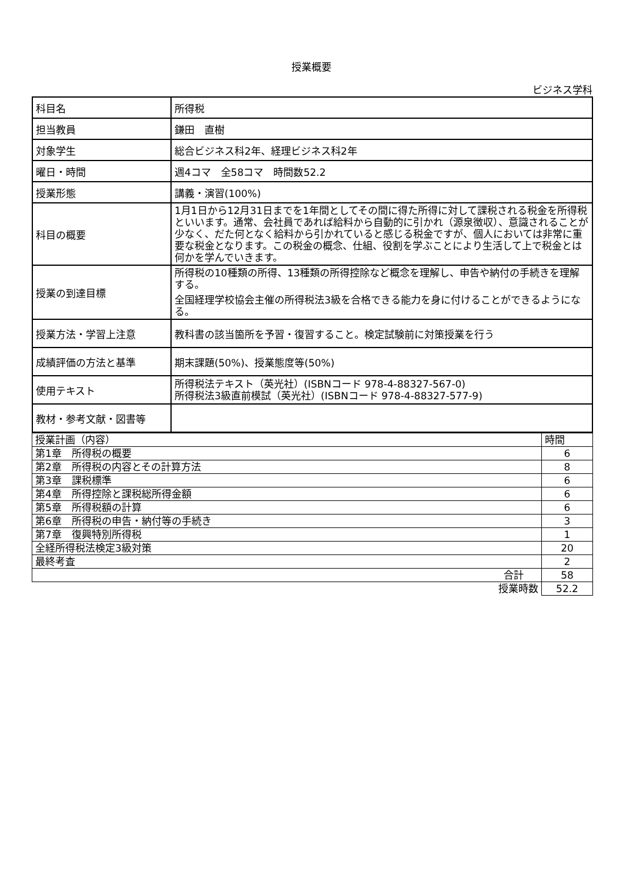授業概要
ビジネス学科
| 科目名 | 所得税 |
| 担当教員 | 鎌田 直樹 |
| 対象学生 | 総合ビジネス科2年、経理ビジネス科2年 |
| 曜日・時間 | 週4コマ 全58コマ 時間数52.2 |
| 授業形態 | 講義・演習(100%) |
| 科目の概要 | 1月1日から12月31日までを1年間としてその間に得た所得に対して課税される税金を所得税といいます。通常、会社員であれば給料から自動的に引かれ（源泉徴収）、意識されることが少なく、だた何となく給料から引かれていると感じる税金ですが、個人においては非常に重要な税金となります。この税金の概念、仕組、役割を学ぶことにより生活して上で税金とは何かを学んでいきます。 |
| 授業の到達目標 | 所得税の10種類の所得、13種類の所得控除など概念を理解し、申告や納付の手続きを理解する。 全国経理学校協会主催の所得税法3級を合格できる能力を身に付けることができるようになる。 |
| 授業方法・学習上注意 | 教科書の該当箇所を予習・復習すること。検定試験前に対策授業を行う |
| 成績評価の方法と基準 | 期末課題(50%)、授業態度等(50%) |
| 使用テキスト | 所得税法テキスト（英光社）(ISBNコード 978-4-88327-567-0) 所得税法3級直前模試（英光社）(ISBNコード 978-4-88327-577-9) |
| 教材・参考文献・図書等 | |
| 授業計画（内容） | 時間 |
| 第1章 所得税の概要 | 6 |
| 第2章 所得税の内容とその計算方法 | 8 |
| 第3章 課税標準 | 6 |
| 第4章 所得控除と課税総所得金額 | 6 |
| 第5章 所得税額の計算 | 6 |
| 第6章 所得税の申告・納付等の手続き | 3 |
| 第7章 復興特別所得税 | 1 |
| 全経所得税法検定3級対策 | 20 |
| 最終考査 | 2 |
| 合計 | 58 |
| 授業時数 | 52.2 |